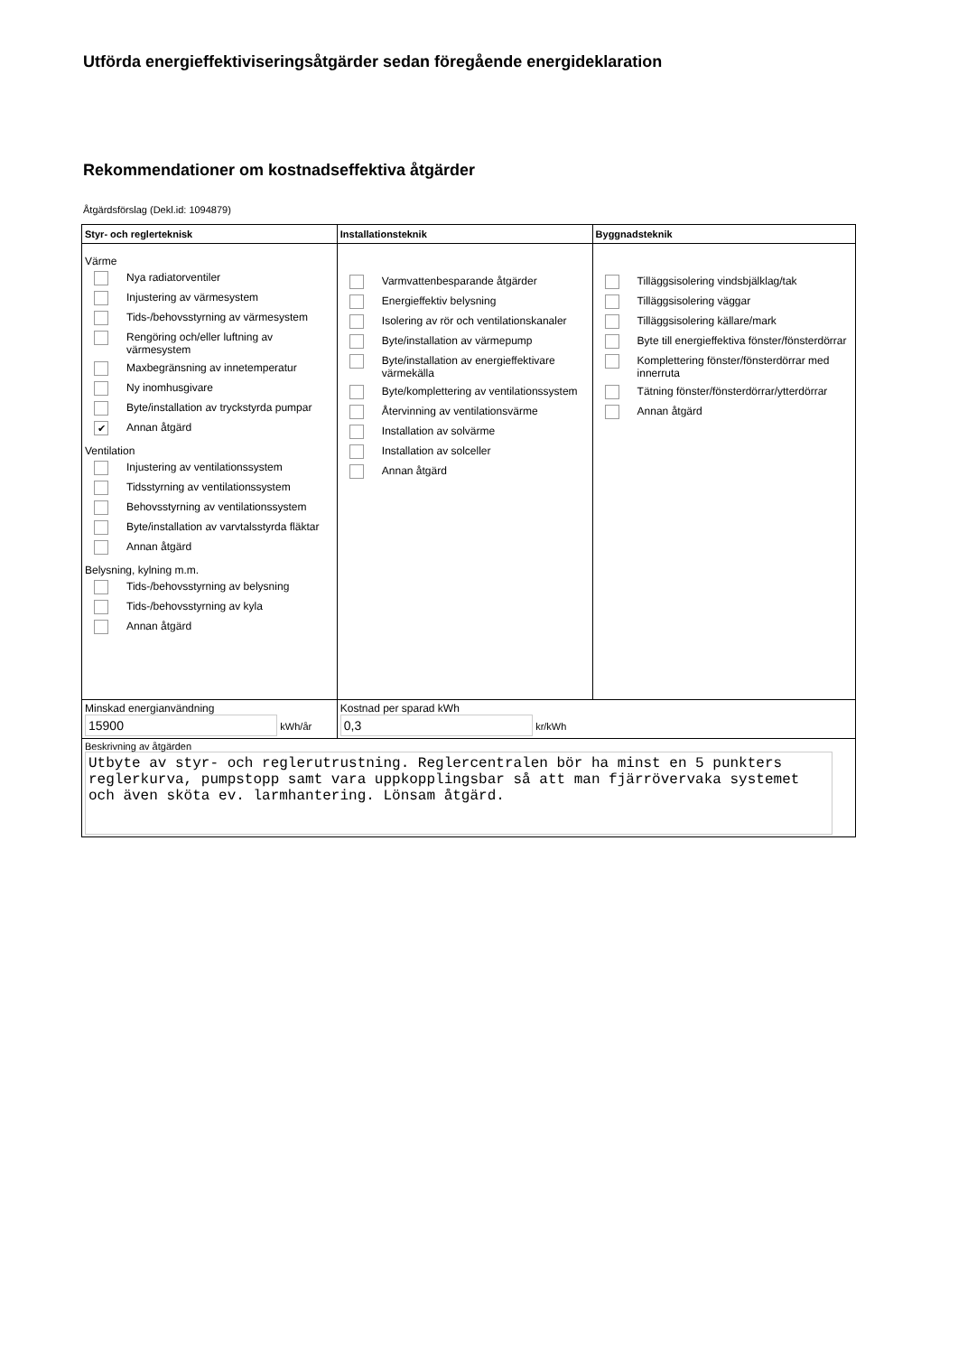Utförda energieffektiviseringsåtgärder sedan föregående energideklaration
Rekommendationer om kostnadseffektiva åtgärder
Åtgärdsförslag (Dekl.id: 1094879)
| Styr- och reglerteknisk | Installationsteknik | Byggnadsteknik |
| --- | --- | --- |
| Värme Nya radiatorventiler Injustering av värmesystem Tids-/behovsstyrning av värmesystem Rengöring och/eller luftning av värmesystem Maxbegränsning av innetemperatur Ny inomhusgivare Byte/installation av tryckstyrda pumpar ✔ Annan åtgärd Ventilation Injustering av ventilationssystem Tidsstyrning av ventilationssystem Behovsstyrning av ventilationssystem Byte/installation av varvtalsstyrda fläktar Annan åtgärd Belysning, kylning m.m. Tids-/behovsstyrning av belysning Tids-/behovsstyrning av kyla Annan åtgärd | Varmvattenbesparande åtgärder Energieffektiv belysning Isolering av rör och ventilationskanaler Byte/installation av värmepump Byte/installation av energieffektivare värmekälla Byte/komplettering av ventilationssystem Återvinning av ventilationsvärme Installation av solvärme Installation av solceller Annan åtgärd | Tilläggsisolering vindsbjälklag/tak Tilläggsisolering väggar Tilläggsisolering källare/mark Byte till energieffektiva fönster/fönsterdörrar Komplettering fönster/fönsterdörrar med innerruta Tätning fönster/fönsterdörrar/ytterdörrar Annan åtgärd |
| Minskad energianvändning 15900 kWh/år | Kostnad per sparad kWh 0,3 kr/kWh | |
| Beskrivning av åtgärden Utbyte av styr- och reglerutrustning. Reglercentralen bör ha minst en 5 punkters reglerkurva, pumpstopp samt vara uppkopplingsbar så att man fjärrövervaka systemet och även sköta ev. larmhantering. Lönsam åtgärd. | | |